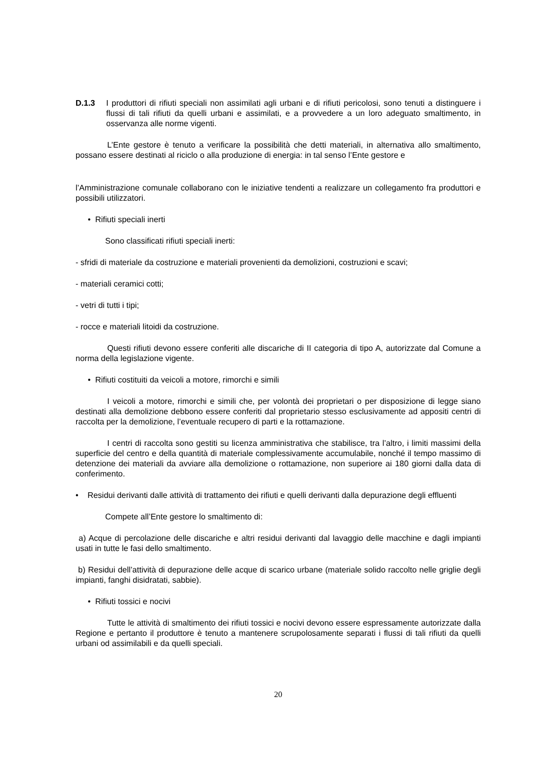D.1.3 I produttori di rifiuti speciali non assimilati agli urbani e di rifiuti pericolosi, sono tenuti a distinguere i flussi di tali rifiuti da quelli urbani e assimilati, e a provvedere a un loro adeguato smaltimento, in osservanza alle norme vigenti.
L’Ente gestore è tenuto a verificare la possibilità che detti materiali, in alternativa allo smaltimento, possano essere destinati al riciclo o alla produzione di energia: in tal senso l’Ente gestore e
l’Amministrazione comunale collaborano con le iniziative tendenti a realizzare un collegamento fra produttori e possibili utilizzatori.
• Rifiuti speciali inerti
Sono classificati rifiuti speciali inerti:
- sfridi di materiale da costruzione e materiali provenienti da demolizioni, costruzioni e scavi;
- materiali ceramici cotti;
- vetri di tutti i tipi;
- rocce e materiali litoidi da costruzione.
Questi rifiuti devono essere conferiti alle discariche di II categoria di tipo A, autorizzate dal Comune a norma della legislazione vigente.
• Rifiuti costituiti da veicoli a motore, rimorchi e simili
I veicoli a motore, rimorchi e simili che, per volontà dei proprietari o per disposizione di legge siano destinati alla demolizione debbono essere conferiti dal proprietario stesso esclusivamente ad appositi centri di raccolta per la demolizione, l’eventuale recupero di parti e la rottamazione.
I centri di raccolta sono gestiti su licenza amministrativa che stabilisce, tra l’altro, i limiti massimi della superficie del centro e della quantità di materiale complessivamente accumulabile, nonché il tempo massimo di detenzione dei materiali da avviare alla demolizione o rottamazione, non superiore ai 180 giorni dalla data di conferimento.
• Residui derivanti dalle attività di trattamento dei rifiuti e quelli derivanti dalla depurazione degli effluenti
Compete all’Ente gestore lo smaltimento di:
a) Acque di percolazione delle discariche e altri residui derivanti dal lavaggio delle macchine e dagli impianti usati in tutte le fasi dello smaltimento.
b) Residui dell’attività di depurazione delle acque di scarico urbane (materiale solido raccolto nelle griglie degli impianti, fanghi disidratati, sabbie).
• Rifiuti tossici e nocivi
Tutte le attività di smaltimento dei rifiuti tossici e nocivi devono essere espressamente autorizzate dalla Regione e pertanto il produttore è tenuto a mantenere scrupolosamente separati i flussi di tali rifiuti da quelli urbani od assimilabili e da quelli speciali.
20